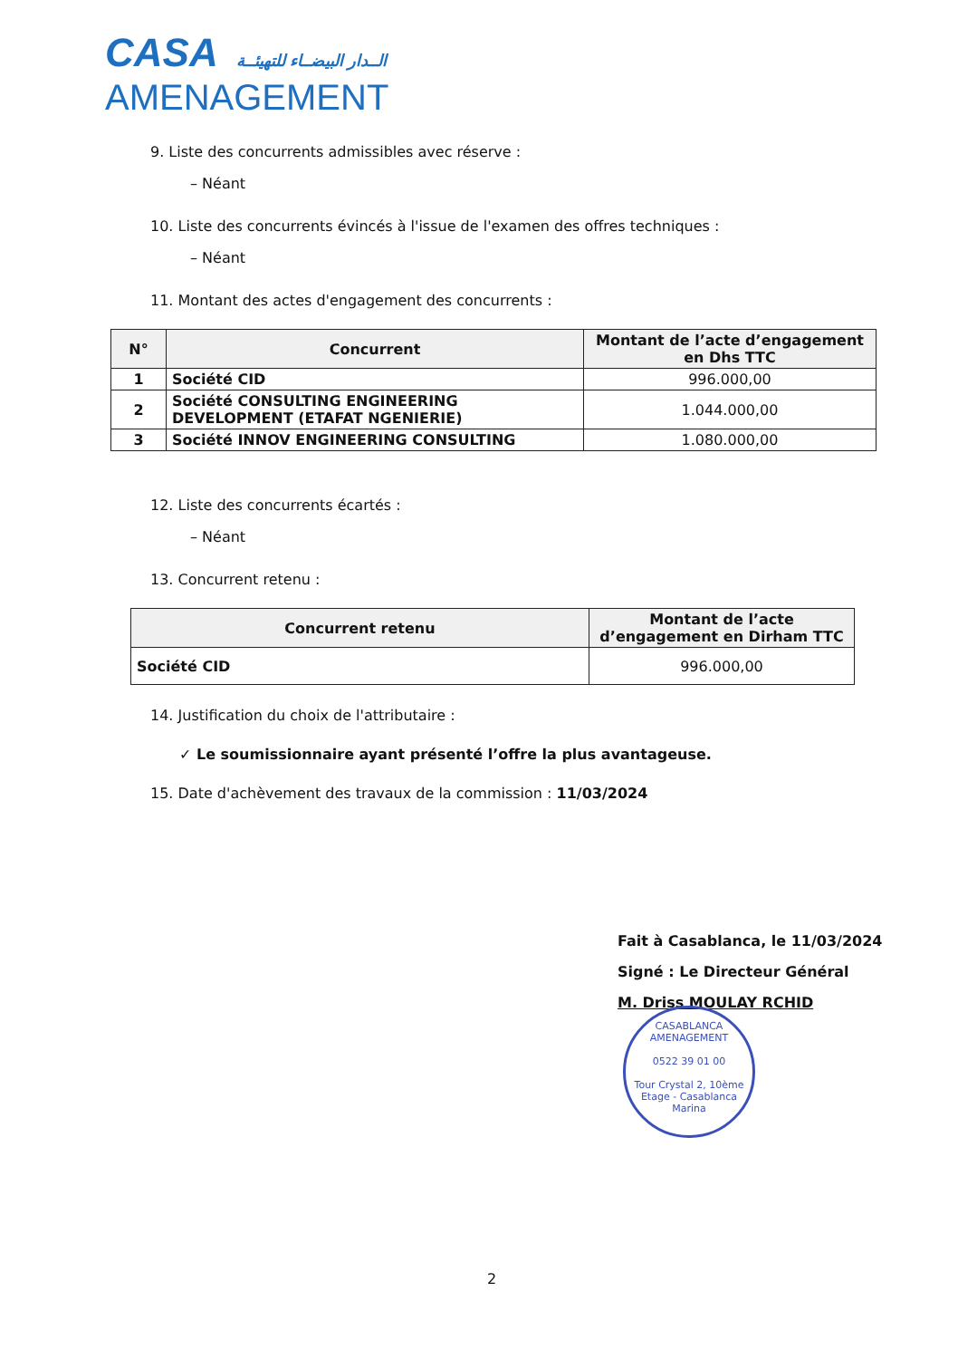CASA الــدار البيضــاء للتهيئــة
AMENAGEMENT
9. Liste des concurrents admissibles avec réserve :
– Néant
10. Liste des concurrents évincés à l'issue de l'examen des offres techniques :
– Néant
11. Montant des actes d'engagement des concurrents :
| N° | Concurrent | Montant de l’acte d’engagement en Dhs TTC |
| --- | --- | --- |
| 1 | Société CID | 996.000,00 |
| 2 | Société CONSULTING ENGINEERING DEVELOPMENT (ETAFAT NGENIERIE) | 1.044.000,00 |
| 3 | Société INNOV ENGINEERING CONSULTING | 1.080.000,00 |
12. Liste des concurrents écartés :
– Néant
13. Concurrent retenu :
| Concurrent retenu | Montant de l’acte d’engagement en Dirham TTC |
| --- | --- |
| Société CID | 996.000,00 |
14. Justification du choix de l'attributaire :
✓ Le soumissionnaire ayant présenté l’offre la plus avantageuse.
15. Date d'achèvement des travaux de la commission : 11/03/2024
Fait à Casablanca, le 11/03/2024
Signé : Le Directeur Général
M. Driss MOULAY RCHID
CASABLANCA AMENAGEMENT
0522 39 01 00
Tour Crystal 2, 10ème Etage - Casablanca Marina
2